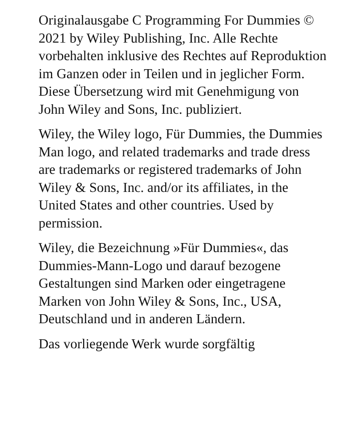Originalausgabe C Programming For Dummies © 2021 by Wiley Publishing, Inc. Alle Rechte vorbehalten inklusive des Rechtes auf Reproduktion im Ganzen oder in Teilen und in jeglicher Form. Diese Übersetzung wird mit Genehmigung von John Wiley and Sons, Inc. publiziert.
Wiley, the Wiley logo, Für Dummies, the Dummies Man logo, and related trademarks and trade dress are trademarks or registered trademarks of John Wiley & Sons, Inc. and/or its affiliates, in the United States and other countries. Used by permission.
Wiley, die Bezeichnung »Für Dummies«, das Dummies-Mann-Logo und darauf bezogene Gestaltungen sind Marken oder eingetragene Marken von John Wiley & Sons, Inc., USA, Deutschland und in anderen Ländern.
Das vorliegende Werk wurde sorgfältig